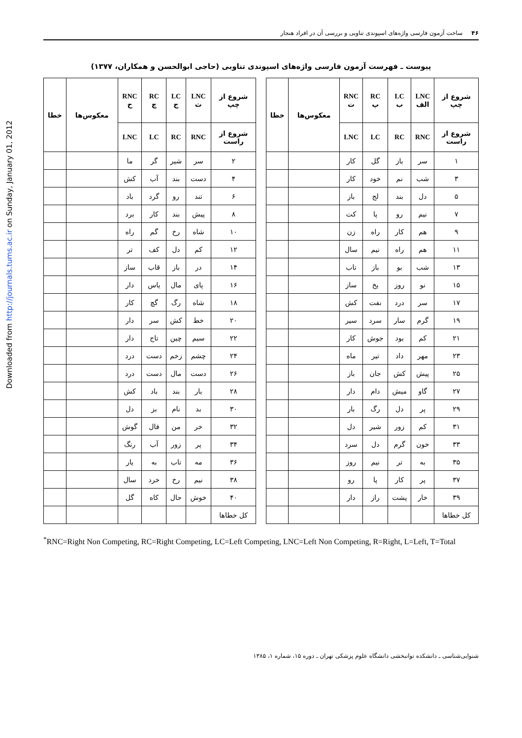Downloaded from http://journals.tums.ac.ir on Sunday, January 01, 2012
۴۶ ساخت آزمون فارسی واژه‌های اسپوندی تناوبی و بررسی آن در افراد هنجار
پیوست ـ فهرست آزمون فارسی واژه‌های اسپوندی تناوبی (حاجی ابوالحسن و همکاران، ۱۳۷۷)
| شروع از چپ | LNC الف | LC ب | RC پ | RNC ت | معکوس‌ها | خطا |
| --- | --- | --- | --- | --- | --- | --- |
| شروع از راست | RNC | RC | LC | LNC | | |
| ۱ | سر | باز | گل | کار | | |
| ۳ | شب | نم | خود | کار | | |
| ۵ | دل | بند | لج | باز | | |
| ۷ | نیم | رو | پا | کت | | |
| ۹ | هم | کار | راه | زن | | |
| ۱۱ | هم | راه | نیم | سال | | |
| ۱۳ | شب | بو | باز | تاب | | |
| ۱۵ | نو | روز | یخ | ساز | | |
| ۱۷ | سر | درد | نفت | کش | | |
| ۱۹ | گرم | سار | سرد | سیر | | |
| ۲۱ | کم | بود | جوش | کار | | |
| ۲۳ | مهر | داد | تیر | ماه | | |
| ۲۵ | پیش | کش | جان | باز | | |
| ۲۷ | گاو | میش | دام | دار | | |
| ۲۹ | پر | دل | رگ | بار | | |
| ۳۱ | کم | زور | شیر | دل | | |
| ۳۳ | خون | گرم | دل | سرد | | |
| ۳۵ | به | تر | نیم | روز | | |
| ۳۷ | پر | کار | پا | رو | | |
| ۳۹ | خار | پشت | راز | دار | | |
| کل خطاها | | | | | | |
| شروع از چپ | LNC ث | LC ج | RC چ | RNC ح | معکوس‌ها | خطا |
| --- | --- | --- | --- | --- | --- | --- |
| شروع از راست | RNC | RC | LC | LNC | | |
| ۲ | سر | شیر | گر | ما | | |
| ۴ | دست | بند | آب | کش | | |
| ۶ | تند | رو | گرد | باد | | |
| ۸ | پیش | بند | کار | برد | | |
| ۱۰ | شاه | رخ | گم | راه | | |
| ۱۲ | کم | دل | کف | تر | | |
| ۱۴ | در | باز | قاب | ساز | | |
| ۱۶ | پای | مال | یاس | دار | | |
| ۱۸ | شاه | رگ | گچ | کار | | |
| ۲۰ | خط | کش | سر | دار | | |
| ۲۲ | سیم | چین | تاج | دار | | |
| ۲۴ | چشم | زخم | دست | درد | | |
| ۲۶ | دست | مال | دست | درد | | |
| ۲۸ | بار | بند | باد | کش | | |
| ۳۰ | بد | نام | بز | دل | | |
| ۳۲ | خر | من | فال | گوش | | |
| ۳۴ | پر | زور | آب | رنگ | | |
| ۳۶ | مه | تاب | به | یار | | |
| ۳۸ | نیم | رخ | خرد | سال | | |
| ۴۰ | خوش | حال | کاه | گل | | |
| کل خطاها | | | | | | |
<sup>*</sup> RNC=Right Non Competing, RC=Right Competing, LC=Left Competing, LNC=Left Non Competing, R=Right, L=Left, T=Total
شنوایی‌شناسی ـ دانشکده توانبخشی دانشگاه علوم پزشکی تهران ـ دوره ۱۵، شماره ۱، ۱۳۸۵